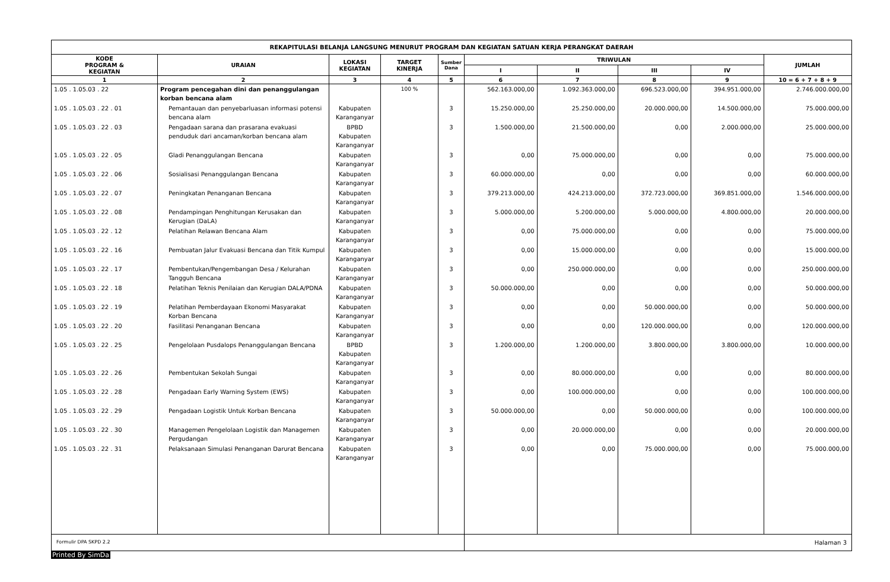| REKAPITULASI BELANJA LANGSUNG MENURUT PROGRAM DAN KEGIATAN SATUAN KERJA PERANGKAT DAERAH | | | | | | | | | |
| --- | --- | --- | --- | --- | --- | --- | --- | --- | --- |
| KODE PROGRAM & KEGIATAN | URAIAN | LOKASI KEGIATAN | TARGET KINERJA | Sumber Dana | TRIWULAN | | | | JUMLAH |
| | | | | | I | II | III | IV | |
| 1 | 2 | 3 | 4 | 5 | 6 | 7 | 8 | 9 | 10 = 6 + 7 + 8 + 9 |
| 1.05 . 1.05.03 . 22 | Program pencegahan dini dan penanggulangan korban bencana alam | | 100 % | | 562.163.000,00 | 1.092.363.000,00 | 696.523.000,00 | 394.951.000,00 | 2.746.000.000,00 |
| 1.05 . 1.05.03 . 22 . 01 | Pemantauan dan penyebarluasan informasi potensi bencana alam | Kabupaten Karanganyar | | 3 | 15.250.000,00 | 25.250.000,00 | 20.000.000,00 | 14.500.000,00 | 75.000.000,00 |
| 1.05 . 1.05.03 . 22 . 03 | Pengadaan sarana dan prasarana evakuasi penduduk dari ancaman/korban bencana alam | BPBD Kabupaten Karanganyar | | 3 | 1.500.000,00 | 21.500.000,00 | 0,00 | 2.000.000,00 | 25.000.000,00 |
| 1.05 . 1.05.03 . 22 . 05 | Gladi Penanggulangan Bencana | Kabupaten Karanganyar | | 3 | 0,00 | 75.000.000,00 | 0,00 | 0,00 | 75.000.000,00 |
| 1.05 . 1.05.03 . 22 . 06 | Sosialisasi Penanggulangan Bencana | Kabupaten Karanganyar | | 3 | 60.000.000,00 | 0,00 | 0,00 | 0,00 | 60.000.000,00 |
| 1.05 . 1.05.03 . 22 . 07 | Peningkatan Penanganan Bencana | Kabupaten Karanganyar | | 3 | 379.213.000,00 | 424.213.000,00 | 372.723.000,00 | 369.851.000,00 | 1.546.000.000,00 |
| 1.05 . 1.05.03 . 22 . 08 | Pendampingan Penghitungan Kerusakan dan Kerugian (DaLA) | Kabupaten Karanganyar | | 3 | 5.000.000,00 | 5.200.000,00 | 5.000.000,00 | 4.800.000,00 | 20.000.000,00 |
| 1.05 . 1.05.03 . 22 . 12 | Pelatihan Relawan Bencana Alam | Kabupaten Karanganyar | | 3 | 0,00 | 75.000.000,00 | 0,00 | 0,00 | 75.000.000,00 |
| 1.05 . 1.05.03 . 22 . 16 | Pembuatan Jalur Evakuasi Bencana dan Titik Kumpul | Kabupaten Karanganyar | | 3 | 0,00 | 15.000.000,00 | 0,00 | 0,00 | 15.000.000,00 |
| 1.05 . 1.05.03 . 22 . 17 | Pembentukan/Pengembangan Desa / Kelurahan Tangguh Bencana | Kabupaten Karanganyar | | 3 | 0,00 | 250.000.000,00 | 0,00 | 0,00 | 250.000.000,00 |
| 1.05 . 1.05.03 . 22 . 18 | Pelatihan Teknis Penilaian dan Kerugian DALA/PDNA | Kabupaten Karanganyar | | 3 | 50.000.000,00 | 0,00 | 0,00 | 0,00 | 50.000.000,00 |
| 1.05 . 1.05.03 . 22 . 19 | Pelatihan Pemberdayaan Ekonomi Masyarakat Korban Bencana | Kabupaten Karanganyar | | 3 | 0,00 | 0,00 | 50.000.000,00 | 0,00 | 50.000.000,00 |
| 1.05 . 1.05.03 . 22 . 20 | Fasilitasi Penanganan Bencana | Kabupaten Karanganyar | | 3 | 0,00 | 0,00 | 120.000.000,00 | 0,00 | 120.000.000,00 |
| 1.05 . 1.05.03 . 22 . 25 | Pengelolaan Pusdalops Penanggulangan Bencana | BPBD Kabupaten Karanganyar | | 3 | 1.200.000,00 | 1.200.000,00 | 3.800.000,00 | 3.800.000,00 | 10.000.000,00 |
| 1.05 . 1.05.03 . 22 . 26 | Pembentukan Sekolah Sungai | Kabupaten Karanganyar | | 3 | 0,00 | 80.000.000,00 | 0,00 | 0,00 | 80.000.000,00 |
| 1.05 . 1.05.03 . 22 . 28 | Pengadaan Early Warning System (EWS) | Kabupaten Karanganyar | | 3 | 0,00 | 100.000.000,00 | 0,00 | 0,00 | 100.000.000,00 |
| 1.05 . 1.05.03 . 22 . 29 | Pengadaan Logistik Untuk Korban Bencana | Kabupaten Karanganyar | | 3 | 50.000.000,00 | 0,00 | 50.000.000,00 | 0,00 | 100.000.000,00 |
| 1.05 . 1.05.03 . 22 . 30 | Managemen Pengelolaan Logistik dan Managemen Pergudangan | Kabupaten Karanganyar | | 3 | 0,00 | 20.000.000,00 | 0,00 | 0,00 | 20.000.000,00 |
| 1.05 . 1.05.03 . 22 . 31 | Pelaksanaan Simulasi Penanganan Darurat Bencana | Kabupaten Karanganyar | | 3 | 0,00 | 0,00 | 75.000.000,00 | 0,00 | 75.000.000,00 |
| Formulir DPA SKPD 2.2 | | | | | Halaman 3 | | | | |
Printed By SimDa